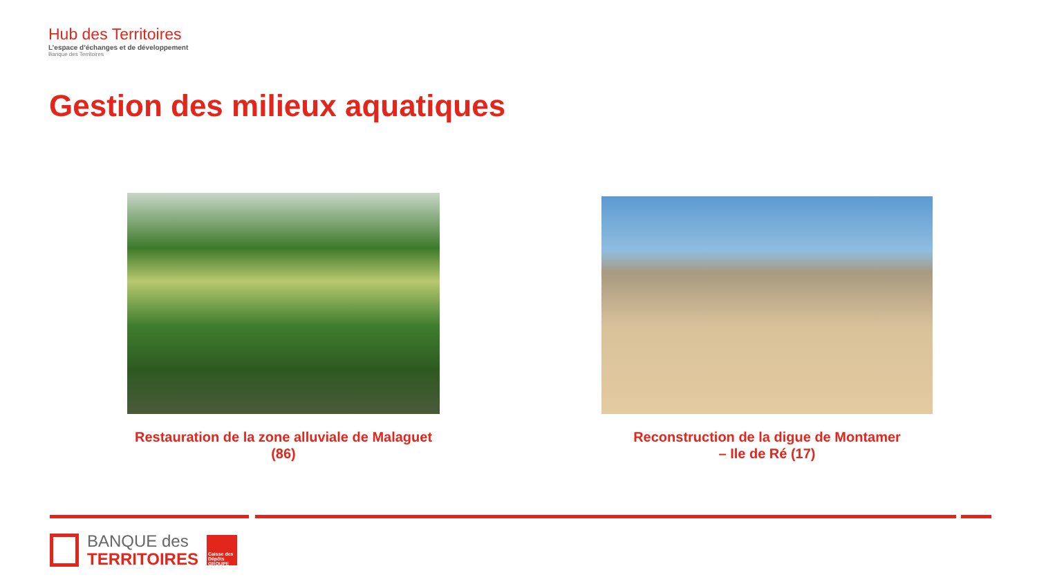Hub des Territoires
L’espace d’échanges et de développement
Banque des Territoires
Gestion des milieux aquatiques
Restauration de la zone alluviale de Malaguet (86)
Reconstruction de la digue de Montamer
– Ile de Ré (17)
BANQUE des
TERRITOIRES
Caisse des Dépôts GROUPE